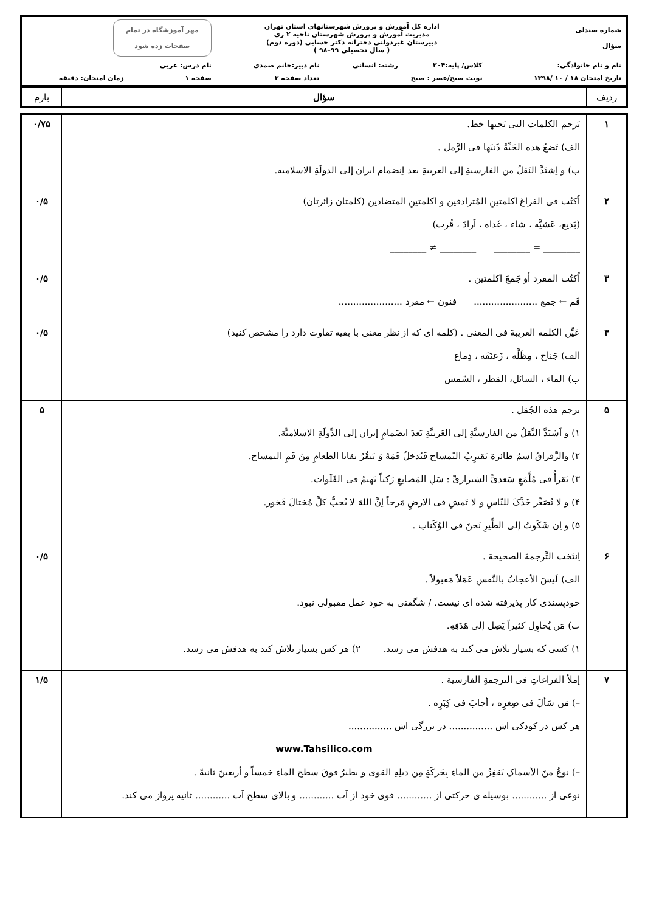| شماره صندلی سؤال | اداره کل آموزش و پرورش شهرستانهای استان تهران مدیریت آموزش و پرورش شهرستان ناحیه ۲ ری دبیرستان غیردولتی دخترانه دکتر حسابی (دوره دوم) ( سال تحصیلی ۹۹–۹۸ ) | | | مهر آموزشگاه در تمام صفحات زده شود | |
| نام و نام خانوادگی: | کلاس/ پایه:۲۰۴ | رشته: انسانی | نام دبیر:خانم صمدی | نام درس: عربی | |
| تاریخ امتحان ۱۸ / ۱۰ /۱۳۹۸ | نوبت صبح/عصر : صبح | | تعداد صفحه ۳ | صفحه ۱ | زمان امتحان: دقیقه |
| ردیف | سؤال | بارم |
| ۱ | تَرجم الکلمات التی تَحتها خط. الف) تَضعُ هذه الحَیِّةُ ذَنبَها فی الرَّمل . ب) و اِشتَدَّ النَقلُ من الفارسیةِ إلی العربیةِ بعد اِنضمام ایران إلی الدولَةِ الاسلامیه. | ۰/۷۵ |
| ۲ | اُکتُب فی الفراغ اکلمتینِ المُترادفین و اکلمتینِ المتضادین (کلمتان زائرتان) (بَدیع، عَشیَّة ، شاء ، غَداة ، اَرادَ ، قُرب) ________ = ________ ________ ≠ ________ | ۰/۵ |
| ۳ | اُکتُب المفرد أو جَمعَ اکلمتین . فَم ← جمع ...................... فنون ← مفرد ...................... | ۰/۵ |
| ۴ | عَیِّن الکلمه الغریبةَ فی المعنی . (کلمه ای که از نظر معنی با بقیه تفاوت دارد را مشخص کنید) الف) جَناح ، مِظَلَّة ، زَعنَفَه ، دِماغ ب) الماء ، السائل، المَطر ، الشَمس | ۰/۵ |
| ۵ | ترجم هذه الجُمَل . ۱) و اَشتَدَّ النَّقلُ من الفارسیَّةِ إلی العَربیَّةِ بَعدَ انضَمامِ إیران إلی الدَّولَةِ الاسلامیِّة. ۲) والزَّقزاقُ اسمُ طائرة یَقترِبُ التّمساح فَیُدخلُ فَمَهُ وَ یَنقُرُ بقایا الطعامِ مِنَ فَمِ التمساح. ۳) نَقرأُ فی مُلَّمَعِ سَعدیٍّ الشیرازیِّ : سَلِ المَصانِعِ رَکباً تَهیمُ فی الفَلَوات. ۴) و لا تُصَعِّر خَدَّکَ للنّاسِ و لا تَمشِ فی الارضِ مَرحاً اِنَّ اللهَ لا یُحبُّ کلَّ مُختالَ فَخور. ۵) و اِن شَکَوتُ إلی الطَّیرِ نَحنَ فی الوُکَناتِ . | ۵ |
| ۶ | اِنتَخب التَّرجمةَ الصحیحة . الف) لَیسَ الأعجابُ بالنَّفسِ عَمَلاً مَقبولاً . خودپسندی کار پذیرفته شده ای نیست. / شگفتی به خود عمل مقبولی نبود. ب) مَن یُحاوِل کثیراً یَصِل إلی هَدَفِهِ. ۱) کسی که بسیار تلاش می کند به هدفش می رسد. ۲) هر کس بسیار تلاش کند به هدفش می رسد. | ۰/۵ |
| ۷ | إملأ الفراغاتِ فی الترجمةِ الفارسیة . –) مَن سَألَ فی صِغرِه ، أجابَ فی کِبَرِه . هر کس در کودکی اش ............... در بزرگی اش ............... www.Tahsilico.com –) نوعٌ منَ الأسماکِ یَقفِزُ من الماءِ بِحَرکَةٍ مِن ذیلِهِ القوی و یطیرُ فوقَ سطح الماءِ خمساً و أربعینَ ثانیةً . نوعی از ............ بوسیله ی حرکتی از ............ قوی خود از آب ............ و بالای سطح آب ............ ثانیه پرواز می کند. | ۱/۵ |